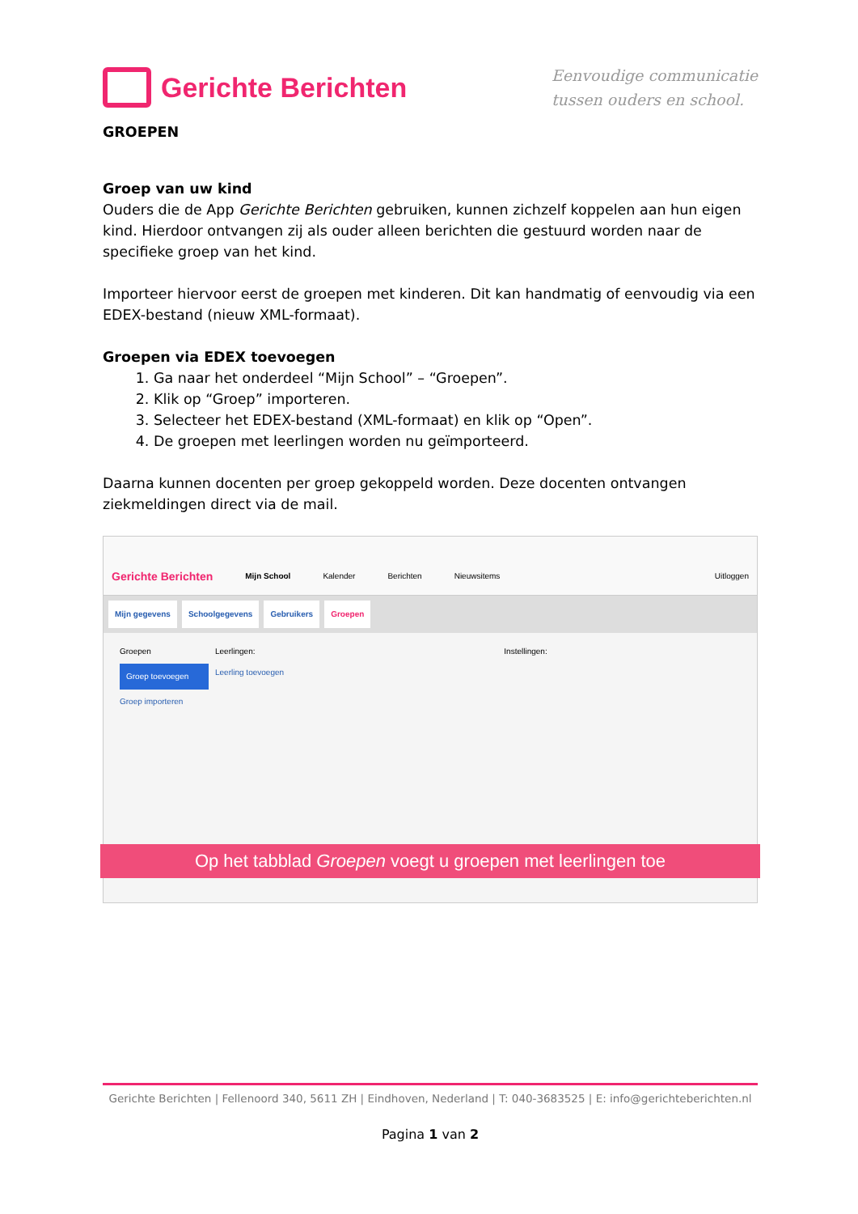Gerichte Berichten
Eenvoudige communicatie
tussen ouders en school.
GROEPEN
Groep van uw kind
Ouders die de App Gerichte Berichten gebruiken, kunnen zichzelf koppelen aan hun eigen kind. Hierdoor ontvangen zij als ouder alleen berichten die gestuurd worden naar de specifieke groep van het kind.
Importeer hiervoor eerst de groepen met kinderen. Dit kan handmatig of eenvoudig via een EDEX-bestand (nieuw XML-formaat).
Groepen via EDEX toevoegen
1. Ga naar het onderdeel “Mijn School” – “Groepen”.
2. Klik op “Groep” importeren.
3. Selecteer het EDEX-bestand (XML-formaat) en klik op “Open”.
4. De groepen met leerlingen worden nu geïmporteerd.
Daarna kunnen docenten per groep gekoppeld worden. Deze docenten ontvangen ziekmeldingen direct via de mail.
Gerichte Berichten Mijn School Kalender Berichten Nieuwsitems Uitloggen
Mijn gegevens Schoolgegevens Gebruikers Groepen
Groepen
Groep toevoegen
Groep importeren
Leerlingen:
Leerling toevoegen
Instellingen:
Op het tabblad Groepen voegt u groepen met leerlingen toe
Gerichte Berichten | Fellenoord 340, 5611 ZH | Eindhoven, Nederland | T: 040-3683525 | E: info@gerichteberichten.nl
Pagina 1 van 2